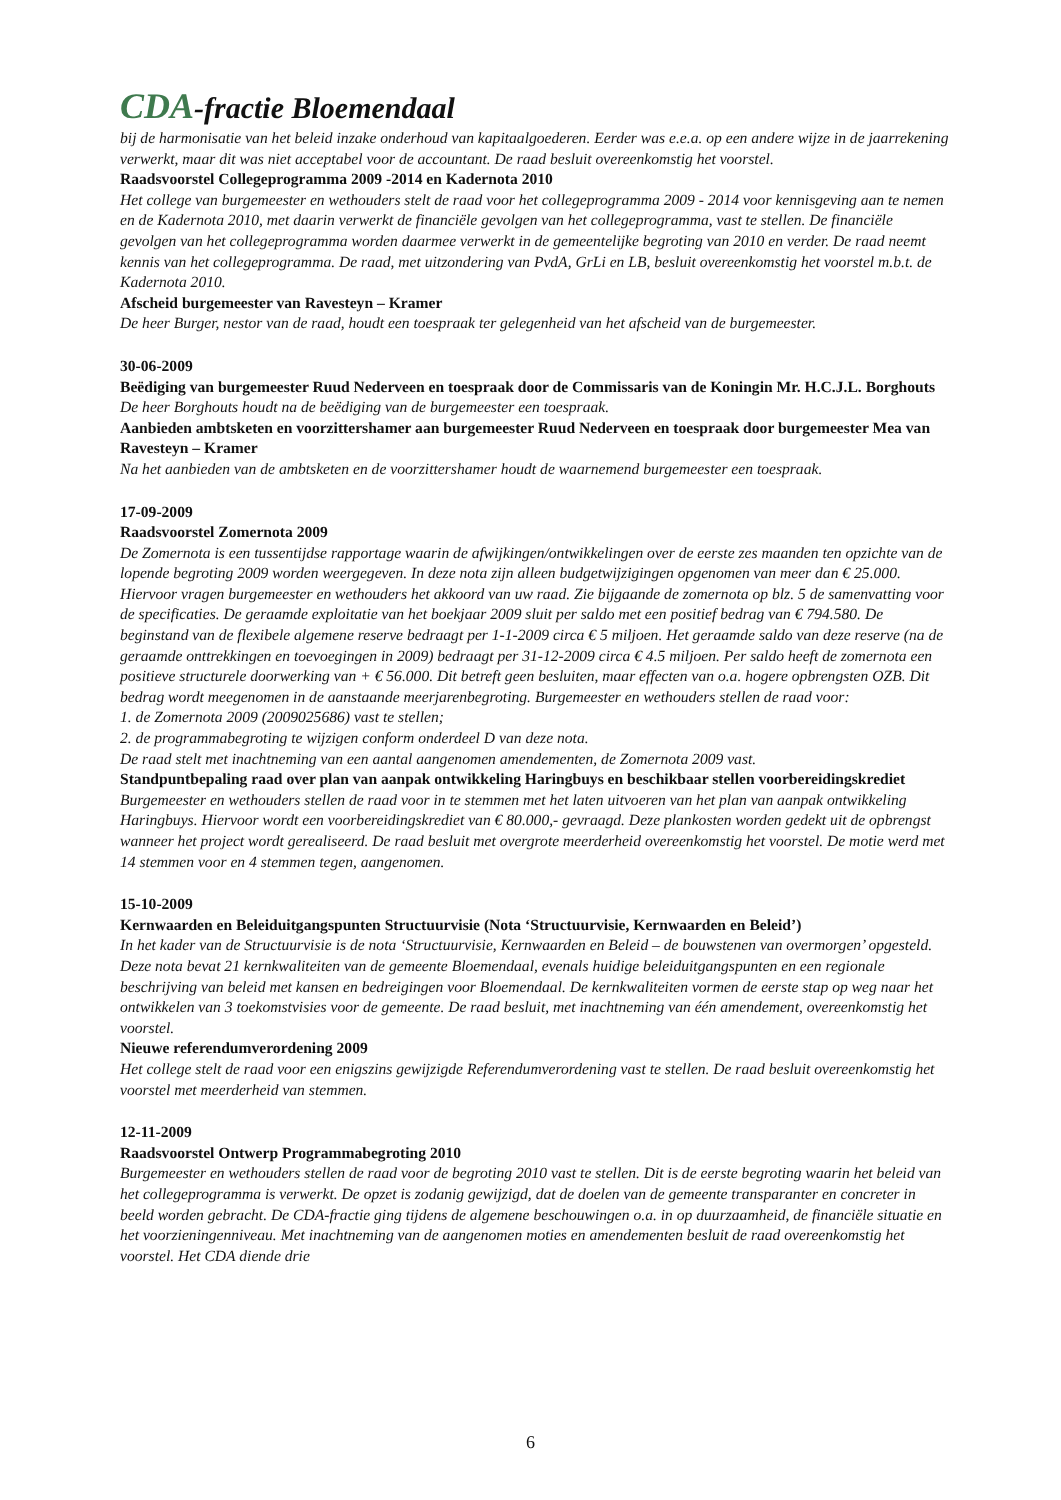CDA-fractie Bloemendaal
bij de harmonisatie van het beleid inzake onderhoud van kapitaalgoederen. Eerder was e.e.a. op een andere wijze in de jaarrekening verwerkt, maar dit was niet acceptabel voor de accountant. De raad besluit overeenkomstig het voorstel.
Raadsvoorstel Collegeprogramma 2009 -2014 en Kadernota 2010
Het college van burgemeester en wethouders stelt de raad voor het collegeprogramma 2009 - 2014 voor kennisgeving aan te nemen en de Kadernota 2010, met daarin verwerkt de financiële gevolgen van het collegeprogramma, vast te stellen. De financiële gevolgen van het collegeprogramma worden daarmee verwerkt in de gemeentelijke begroting van 2010 en verder. De raad neemt kennis van het collegeprogramma. De raad, met uitzondering van PvdA, GrLi en LB, besluit overeenkomstig het voorstel m.b.t. de Kadernota 2010.
Afscheid burgemeester van Ravesteyn – Kramer
De heer Burger, nestor van de raad, houdt een toespraak ter gelegenheid van het afscheid van de burgemeester.
30-06-2009
Beëdiging van burgemeester Ruud Nederveen en toespraak door de Commissaris van de Koningin Mr. H.C.J.L. Borghouts
De heer Borghouts houdt na de beëdiging van de burgemeester een toespraak.
Aanbieden ambtsketen en voorzittershamer aan burgemeester Ruud Nederveen en toespraak door burgemeester Mea van Ravesteyn – Kramer
Na het aanbieden van de ambtsketen en de voorzittershamer houdt de waarnemend burgemeester een toespraak.
17-09-2009
Raadsvoorstel Zomernota 2009
De Zomernota is een tussentijdse rapportage waarin de afwijkingen/ontwikkelingen over de eerste zes maanden ten opzichte van de lopende begroting 2009 worden weergegeven. In deze nota zijn alleen budgetwijzigingen opgenomen van meer dan € 25.000. Hiervoor vragen burgemeester en wethouders het akkoord van uw raad. Zie bijgaande de zomernota op blz. 5 de samenvatting voor de specificaties. De geraamde exploitatie van het boekjaar 2009 sluit per saldo met een positief bedrag van € 794.580. De beginstand van de flexibele algemene reserve bedraagt per 1-1-2009 circa € 5 miljoen. Het geraamde saldo van deze reserve (na de geraamde onttrekkingen en toevoegingen in 2009) bedraagt per 31-12-2009 circa € 4.5 miljoen. Per saldo heeft de zomernota een positieve structurele doorwerking van + € 56.000. Dit betreft geen besluiten, maar effecten van o.a. hogere opbrengsten OZB. Dit bedrag wordt meegenomen in de aanstaande meerjarenbegroting. Burgemeester en wethouders stellen de raad voor:
1. de Zomernota 2009 (2009025686) vast te stellen;
2. de programmabegroting te wijzigen conform onderdeel D van deze nota.
De raad stelt met inachtneming van een aantal aangenomen amendementen, de Zomernota 2009 vast.
Standpuntbepaling raad over plan van aanpak ontwikkeling Haringbuys en beschikbaar stellen voorbereidingskrediet
Burgemeester en wethouders stellen de raad voor in te stemmen met het laten uitvoeren van het plan van aanpak ontwikkeling Haringbuys. Hiervoor wordt een voorbereidingskrediet van € 80.000,- gevraagd. Deze plankosten worden gedekt uit de opbrengst wanneer het project wordt gerealiseerd. De raad besluit met overgrote meerderheid overeenkomstig het voorstel. De motie werd met 14 stemmen voor en 4 stemmen tegen, aangenomen.
15-10-2009
Kernwaarden en Beleiduitgangspunten Structuurvisie (Nota ‘Structuurvisie, Kernwaarden en Beleid’)
In het kader van de Structuurvisie is de nota ‘Structuurvisie, Kernwaarden en Beleid – de bouwstenen van overmorgen’ opgesteld. Deze nota bevat 21 kernkwaliteiten van de gemeente Bloemendaal, evenals huidige beleiduitgangspunten en een regionale beschrijving van beleid met kansen en bedreigingen voor Bloemendaal. De kernkwaliteiten vormen de eerste stap op weg naar het ontwikkelen van 3 toekomstvisies voor de gemeente. De raad besluit, met inachtneming van één amendement, overeenkomstig het voorstel.
Nieuwe referendumverordening 2009
Het college stelt de raad voor een enigszins gewijzigde Referendumverordening vast te stellen. De raad besluit overeenkomstig het voorstel met meerderheid van stemmen.
12-11-2009
Raadsvoorstel Ontwerp Programmabegroting 2010
Burgemeester en wethouders stellen de raad voor de begroting 2010 vast te stellen. Dit is de eerste begroting waarin het beleid van het collegeprogramma is verwerkt. De opzet is zodanig gewijzigd, dat de doelen van de gemeente transparanter en concreter in beeld worden gebracht. De CDA-fractie ging tijdens de algemene beschouwingen o.a. in op duurzaamheid, de financiële situatie en het voorzieningenniveau. Met inachtneming van de aangenomen moties en amendementen besluit de raad overeenkomstig het voorstel. Het CDA diende drie
6